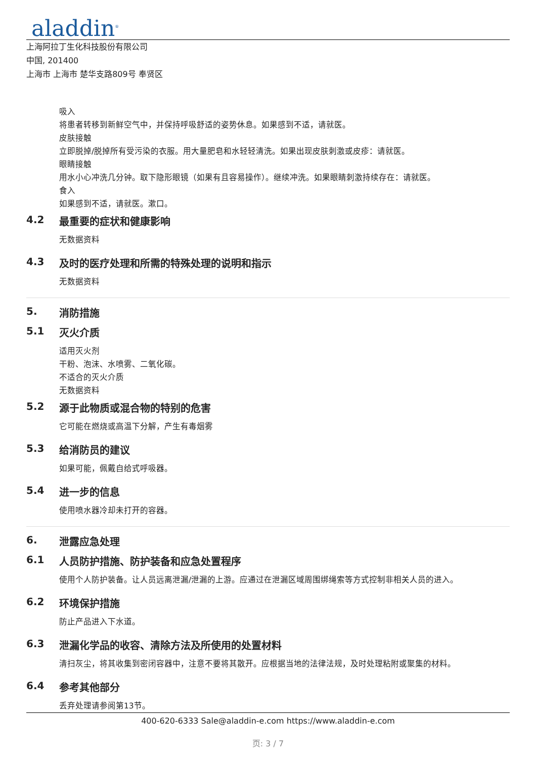aladdin<sup>®</sup>
上海阿拉丁生化科技股份有限公司
中国, 201400
上海市 上海市 楚华支路809号 奉贤区
吸入
将患者转移到新鲜空气中，并保持呼吸舒适的姿势休息。如果感到不适，请就医。
皮肤接触
立即脱掉/脱掉所有受污染的衣服。用大量肥皂和水轻轻清洗。如果出现皮肤刺激或皮疹：请就医。
眼睛接触
用水小心冲洗几分钟。取下隐形眼镜（如果有且容易操作）。继续冲洗。如果眼睛刺激持续存在：请就医。
食入
如果感到不适，请就医。漱口。
4.2 最重要的症状和健康影响
无数据资料
4.3 及时的医疗处理和所需的特殊处理的说明和指示
无数据资料
5. 消防措施
5.1 灭火介质
适用灭火剂
干粉、泡沫、水喷雾、二氧化碳。
不适合的灭火介质
无数据资料
5.2 源于此物质或混合物的特别的危害
它可能在燃烧或高温下分解，产生有毒烟雾
5.3 给消防员的建议
如果可能，佩戴自给式呼吸器。
5.4 进一步的信息
使用喷水器冷却未打开的容器。
6. 泄露应急处理
6.1 人员防护措施、防护装备和应急处置程序
使用个人防护装备。让人员远离泄漏/泄漏的上游。应通过在泄漏区域周围绑绳索等方式控制非相关人员的进入。
6.2 环境保护措施
防止产品进入下水道。
6.3 泄漏化学品的收容、清除方法及所使用的处置材料
清扫灰尘，将其收集到密闭容器中，注意不要将其散开。应根据当地的法律法规，及时处理粘附或聚集的材料。
6.4 参考其他部分
丢弃处理请参阅第13节。
400-620-6333 Sale@aladdin-e.com https://www.aladdin-e.com
页: 3 / 7